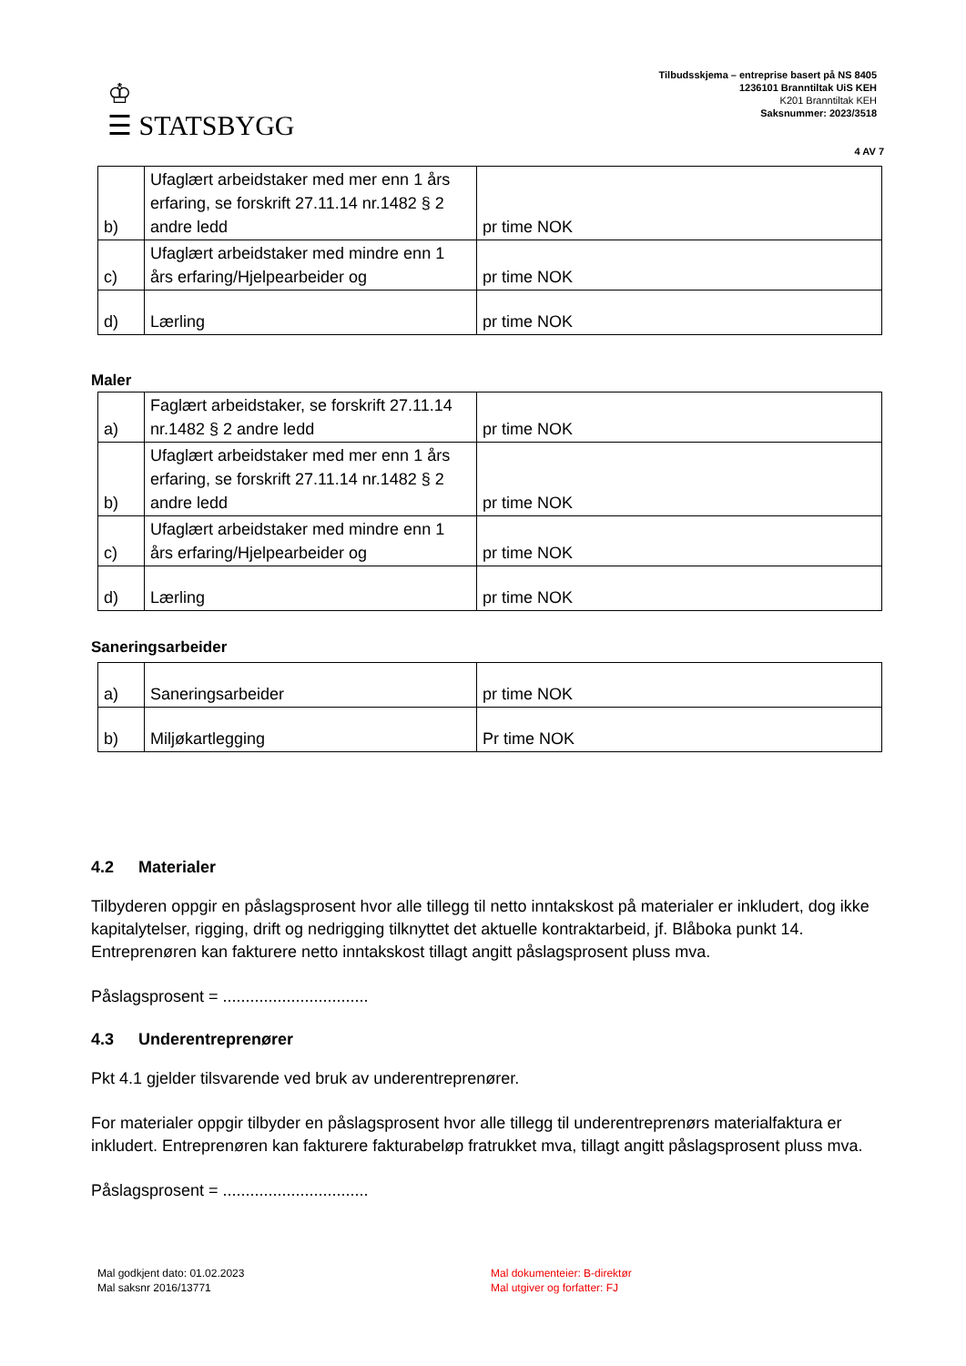♔
☰ STATSBYGG
Tilbudsskjema – entreprise basert på NS 8405
1236101 Branntiltak UiS KEH
K201 Branntiltak KEH
Saksnummer: 2023/3518
4 AV 7
| b) | Ufaglært arbeidstaker med mer enn 1 års erfaring, se forskrift 27.11.14 nr.1482 § 2 andre ledd | pr time NOK |
| c) | Ufaglært arbeidstaker med mindre enn 1 års erfaring/Hjelpearbeider og | pr time NOK |
| d) | Lærling | pr time NOK |
Maler
| a) | Faglært arbeidstaker, se forskrift 27.11.14 nr.1482 § 2 andre ledd | pr time NOK |
| b) | Ufaglært arbeidstaker med mer enn 1 års erfaring, se forskrift 27.11.14 nr.1482 § 2 andre ledd | pr time NOK |
| c) | Ufaglært arbeidstaker med mindre enn 1 års erfaring/Hjelpearbeider og | pr time NOK |
| d) | Lærling | pr time NOK |
Saneringsarbeider
| a) | Saneringsarbeider | pr time NOK |
| b) | Miljøkartlegging | Pr time NOK |
4.2 Materialer
Tilbyderen oppgir en påslagsprosent hvor alle tillegg til netto inntakskost på materialer er inkludert, dog ikke kapitalytelser, rigging, drift og nedrigging tilknyttet det aktuelle kontraktarbeid, jf. Blåboka punkt 14. Entreprenøren kan fakturere netto inntakskost tillagt angitt påslagsprosent pluss mva.
Påslagsprosent = ................................
4.3 Underentreprenører
Pkt 4.1 gjelder tilsvarende ved bruk av underentreprenører.
For materialer oppgir tilbyder en påslagsprosent hvor alle tillegg til underentreprenørs materialfaktura er inkludert. Entreprenøren kan fakturere fakturabeløp fratrukket mva, tillagt angitt påslagsprosent pluss mva.
Påslagsprosent = ................................
Mal godkjent dato: 01.02.2023
Mal saksnr 2016/13771
Mal dokumenteier: B-direktør
Mal utgiver og forfatter: FJ